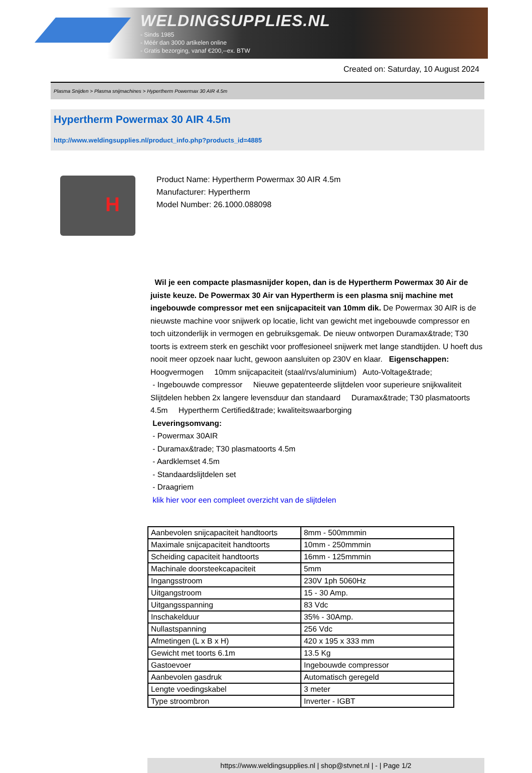WELDINGSUPPLIES.NL
- Sinds 1985
- Méér dan 3000 artikelen online
- Gratis bezorging, vanaf €200,--ex. BTW
Created on: Saturday, 10 August 2024
Plasma Snijden > Plasma snijmachines > Hypertherm Powermax 30 AIR 4.5m
Hypertherm Powermax 30 AIR 4.5m
http://www.weldingsupplies.nl/product_info.php?products_id=4885
H
Product Name: Hypertherm Powermax 30 AIR 4.5m
Manufacturer: Hypertherm
Model Number: 26.1000.088098
Wil je een compacte plasmasnijder kopen, dan is de Hypertherm Powermax 30 Air de juiste keuze. De Powermax 30 Air van Hypertherm is een plasma snij machine met ingebouwde compressor met een snijcapaciteit van 10mm dik. De Powermax 30 AIR is de nieuwste machine voor snijwerk op locatie, licht van gewicht met ingebouwde compressor en toch uitzonderlijk in vermogen en gebruiksgemak. De nieuw ontworpen Duramax&trade; T30 toorts is extreem sterk en geschikt voor proffesioneel snijwerk met lange standtijden. U hoeft dus nooit meer opzoek naar lucht, gewoon aansluiten op 230V en klaar. Eigenschappen: Hoogvermogen 10mm snijcapaciteit (staal/rvs/aluminium) Auto-Voltage&trade;
- Ingebouwde compressor Nieuwe gepatenteerde slijtdelen voor superieure snijkwaliteit Slijtdelen hebben 2x langere levensduur dan standaard Duramax&trade; T30 plasmatoorts 4.5m Hypertherm Certified&trade; kwaliteitswaarborging
Leveringsomvang:
- Powermax 30AIR
- Duramax&trade; T30 plasmatoorts 4.5m
- Aardklemset 4.5m
- Standaardslijtdelen set
- Draagriem
klik hier voor een compleet overzicht van de slijtdelen
| Aanbevolen snijcapaciteit handtoorts | 8mm - 500mmmin |
| Maximale snijcapaciteit handtoorts | 10mm - 250mmmin |
| Scheiding capaciteit handtoorts | 16mm - 125mmmin |
| Machinale doorsteekcapaciteit | 5mm |
| Ingangsstroom | 230V 1ph 5060Hz |
| Uitgangstroom | 15 - 30 Amp. |
| Uitgangsspanning | 83 Vdc |
| Inschakelduur | 35% - 30Amp. |
| Nullastspanning | 256 Vdc |
| Afmetingen (L x B x H) | 420 x 195 x 333 mm |
| Gewicht met toorts 6.1m | 13.5 Kg |
| Gastoevoer | Ingebouwde compressor |
| Aanbevolen gasdruk | Automatisch geregeld |
| Lengte voedingskabel | 3 meter |
| Type stroombron | Inverter - IGBT |
https://www.weldingsupplies.nl | shop@stvnet.nl | - | Page 1/2